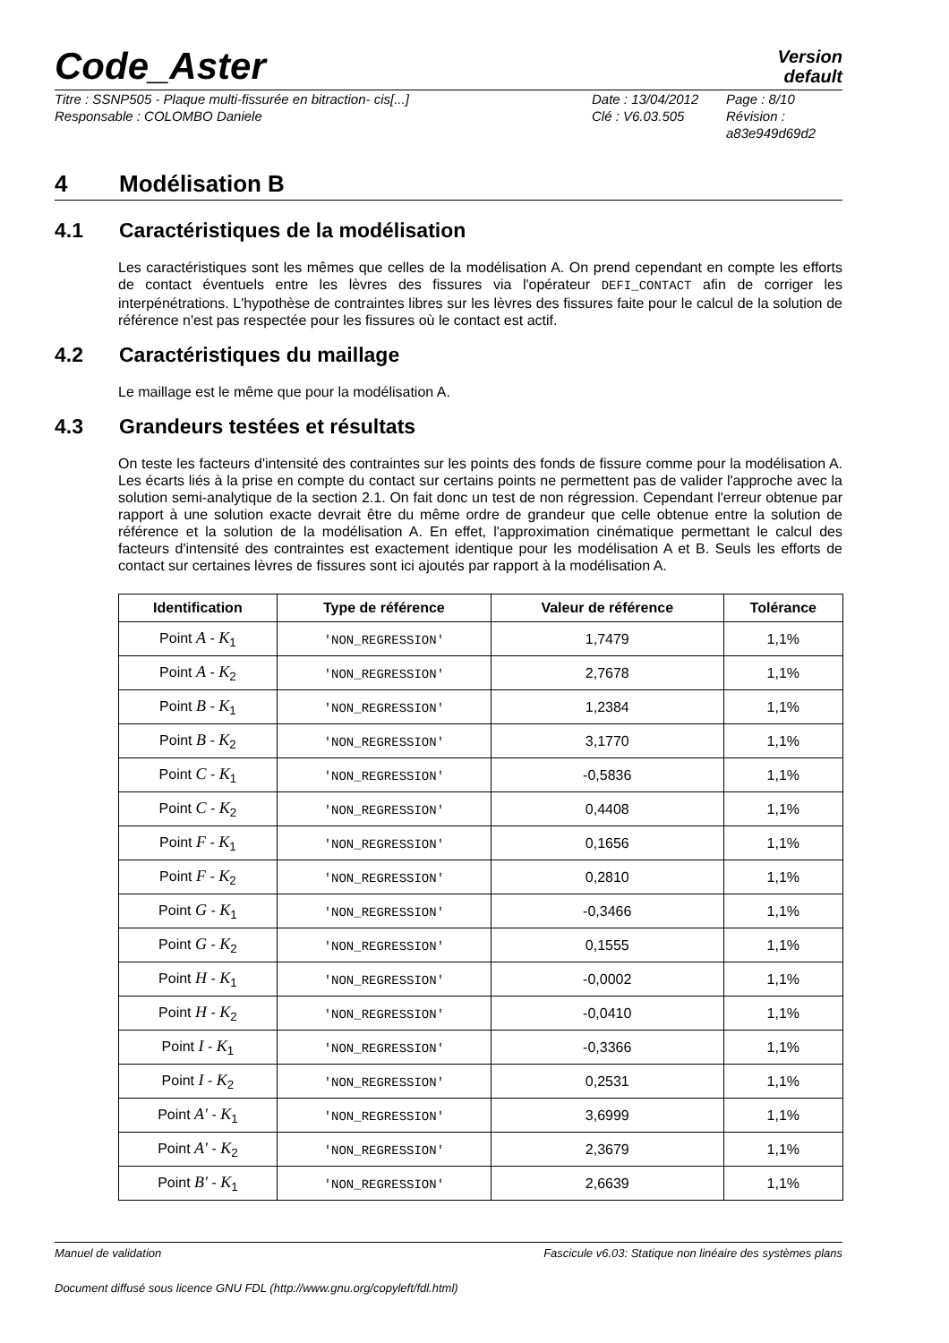Code_Aster
Version
default
Titre : SSNP505 - Plaque multi-fissurée en bitraction- cis[...]
Responsable : COLOMBO Daniele
Date : 13/04/2012
Clé : V6.03.505
Page : 8/10
Révision :
a83e949d69d2
4 Modélisation B
4.1 Caractéristiques de la modélisation
Les caractéristiques sont les mêmes que celles de la modélisation A. On prend cependant en compte les efforts de contact éventuels entre les lèvres des fissures via l'opérateur DEFI_CONTACT afin de corriger les interpénétrations. L'hypothèse de contraintes libres sur les lèvres des fissures faite pour le calcul de la solution de référence n'est pas respectée pour les fissures où le contact est actif.
4.2 Caractéristiques du maillage
Le maillage est le même que pour la modélisation A.
4.3 Grandeurs testées et résultats
On teste les facteurs d'intensité des contraintes sur les points des fonds de fissure comme pour la modélisation A. Les écarts liés à la prise en compte du contact sur certains points ne permettent pas de valider l'approche avec la solution semi-analytique de la section 2.1. On fait donc un test de non régression. Cependant l'erreur obtenue par rapport à une solution exacte devrait être du même ordre de grandeur que celle obtenue entre la solution de référence et la solution de la modélisation A. En effet, l'approximation cinématique permettant le calcul des facteurs d'intensité des contraintes est exactement identique pour les modélisation A et B. Seuls les efforts de contact sur certaines lèvres de fissures sont ici ajoutés par rapport à la modélisation A.
| Identification | Type de référence | Valeur de référence | Tolérance |
| --- | --- | --- | --- |
| Point A - K<sub>1</sub> | 'NON_REGRESSION' | 1,7479 | 1,1% |
| Point A - K<sub>2</sub> | 'NON_REGRESSION' | 2,7678 | 1,1% |
| Point B - K<sub>1</sub> | 'NON_REGRESSION' | 1,2384 | 1,1% |
| Point B - K<sub>2</sub> | 'NON_REGRESSION' | 3,1770 | 1,1% |
| Point C - K<sub>1</sub> | 'NON_REGRESSION' | -0,5836 | 1,1% |
| Point C - K<sub>2</sub> | 'NON_REGRESSION' | 0,4408 | 1,1% |
| Point F - K<sub>1</sub> | 'NON_REGRESSION' | 0,1656 | 1,1% |
| Point F - K<sub>2</sub> | 'NON_REGRESSION' | 0,2810 | 1,1% |
| Point G - K<sub>1</sub> | 'NON_REGRESSION' | -0,3466 | 1,1% |
| Point G - K<sub>2</sub> | 'NON_REGRESSION' | 0,1555 | 1,1% |
| Point H - K<sub>1</sub> | 'NON_REGRESSION' | -0,0002 | 1,1% |
| Point H - K<sub>2</sub> | 'NON_REGRESSION' | -0,0410 | 1,1% |
| Point I - K<sub>1</sub> | 'NON_REGRESSION' | -0,3366 | 1,1% |
| Point I - K<sub>2</sub> | 'NON_REGRESSION' | 0,2531 | 1,1% |
| Point A' - K<sub>1</sub> | 'NON_REGRESSION' | 3,6999 | 1,1% |
| Point A' - K<sub>2</sub> | 'NON_REGRESSION' | 2,3679 | 1,1% |
| Point B' - K<sub>1</sub> | 'NON_REGRESSION' | 2,6639 | 1,1% |
Manuel de validation Fascicule v6.03: Statique non linéaire des systèmes plans
Document diffusé sous licence GNU FDL (http://www.gnu.org/copyleft/fdl.html)